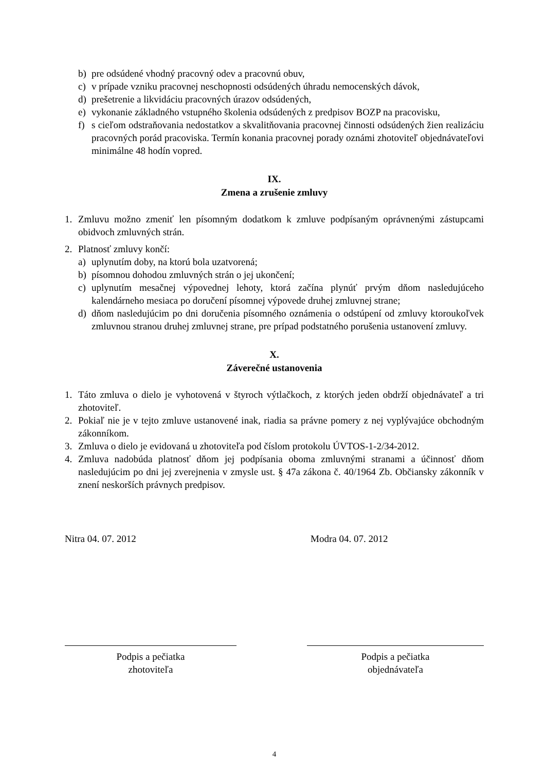b) pre odsúdené vhodný pracovný odev a pracovnú obuv,
c) v prípade vzniku pracovnej neschopnosti odsúdených úhradu nemocenských dávok,
d) prešetrenie a likvidáciu pracovných úrazov odsúdených,
e) vykonanie základného vstupného školenia odsúdených z predpisov BOZP na pracovisku,
f) s cieľom odstraňovania nedostatkov a skvalitňovania pracovnej činnosti odsúdených žien realizáciu pracovných porád pracoviska. Termín konania pracovnej porady oznámi zhotoviteľ objednávateľovi minimálne 48 hodín vopred.
IX.
Zmena a zrušenie zmluvy
1. Zmluvu možno zmeniť len písomným dodatkom k zmluve podpísaným oprávnenými zástupcami obidvoch zmluvných strán.
2. Platnosť zmluvy končí:
a) uplynutím doby, na ktorú bola uzatvorená;
b) písomnou dohodou zmluvných strán o jej ukončení;
c) uplynutím mesačnej výpovednej lehoty, ktorá začína plynúť prvým dňom nasledujúceho kalendárneho mesiaca po doručení písomnej výpovede druhej zmluvnej strane;
d) dňom nasledujúcim po dni doručenia písomného oznámenia o odstúpení od zmluvy ktoroukoľvek zmluvnou stranou druhej zmluvnej strane, pre prípad podstatného porušenia ustanovení zmluvy.
X.
Záverečné ustanovenia
1. Táto zmluva o dielo je vyhotovená v štyroch výtlačkoch, z ktorých jeden obdrží objednávateľ a tri zhotoviteľ.
2. Pokiaľ nie je v tejto zmluve ustanovené inak, riadia sa právne pomery z nej vyplývajúce obchodným zákonníkom.
3. Zmluva o dielo je evidovaná u zhotoviteľa pod číslom protokolu ÚVTOS-1-2/34-2012.
4. Zmluva nadobúda platnosť dňom jej podpísania oboma zmluvnými stranami a účinnosť dňom nasledujúcim po dni jej zverejnenia v zmysle ust. § 47a zákona č. 40/1964 Zb. Občiansky zákonník v znení neskorších právnych predpisov.
Nitra 04. 07. 2012 Modra 04. 07. 2012
Podpis a pečiatka
zhotoviteľa
Podpis a pečiatka
objednávateľa
4